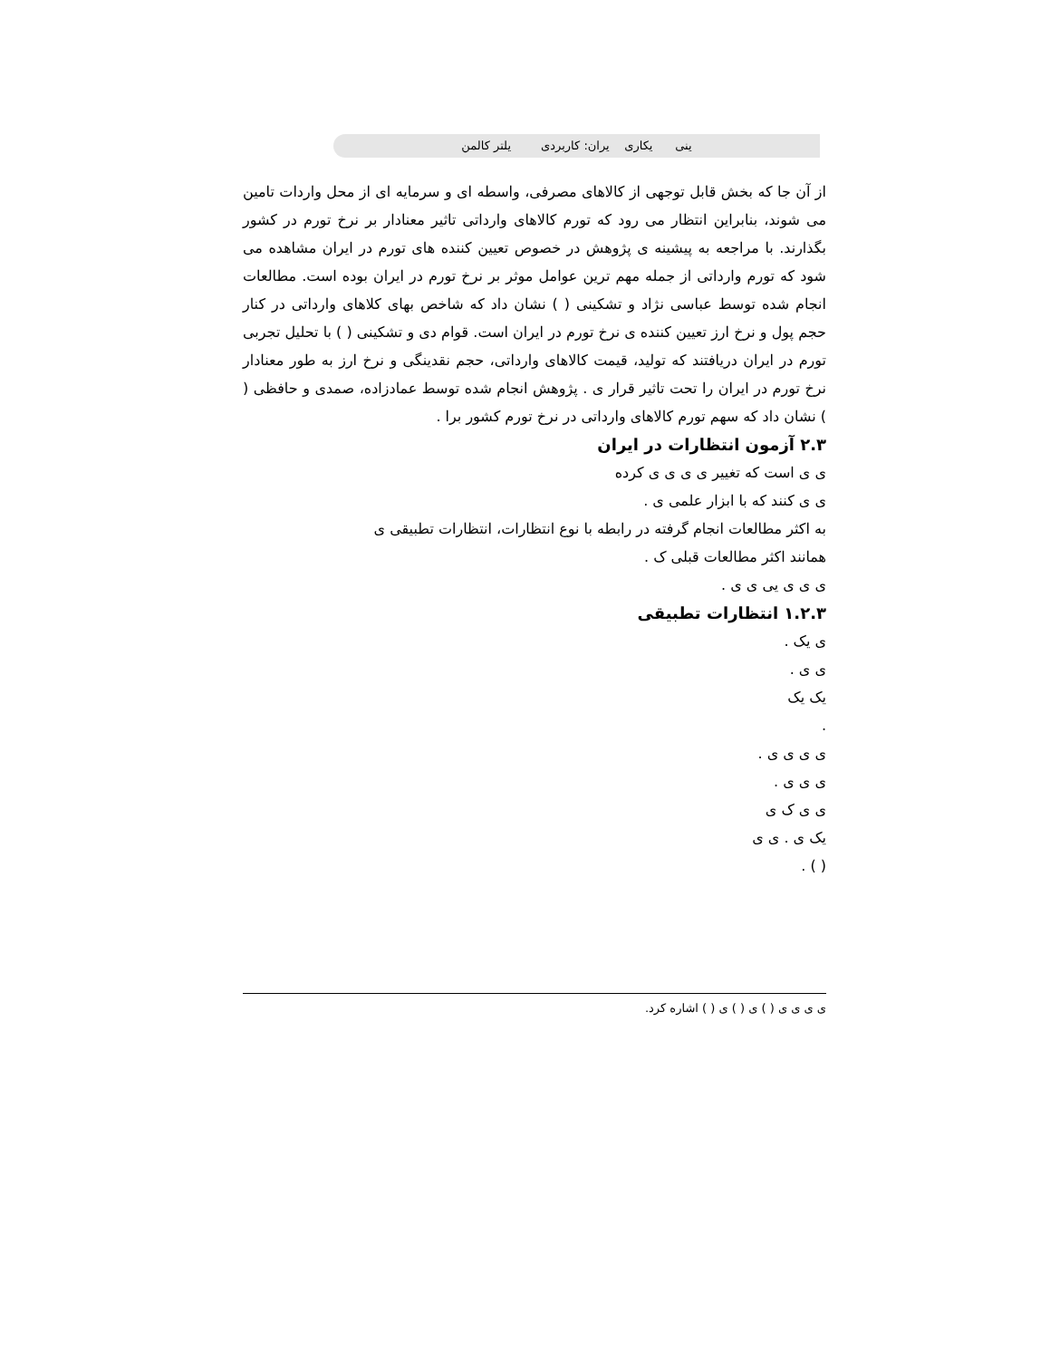ینی یکاری یران: کاربردی یلتر کالمن
از آن جا که بخش قابل توجهی از کالاهای مصرفی، واسطه ای و سرمایه ای از محل واردات تامین می شوند، بنابراین انتظار می رود که تورم کالاهای وارداتی تاثیر معنادار بر نرخ تورم در کشور بگذارند. با مراجعه به پیشینه ی پژوهش در خصوص تعیین کننده های تورم در ایران مشاهده می شود که تورم وارداتی از جمله مهم ترین عوامل موثر بر نرخ تورم در ایران بوده است. مطالعات انجام شده توسط عباسی نژاد و تشکینی ( ) نشان داد که شاخص بهای کلاهای وارداتی در کنار حجم پول و نرخ ارز تعیین کننده ی نرخ تورم در ایران است. قوام دی و تشکینی ( ) با تحلیل تجربی تورم در ایران دریافتند که تولید، قیمت کالاهای وارداتی، حجم نقدینگی و نرخ ارز به طور معنادار نرخ تورم در ایران را تحت تاثیر قرار ی . پژوهش انجام شده توسط عمادزاده، صمدی و حافظی ( ) نشان داد که سهم تورم کالاهای وارداتی در نرخ تورم کشور برا .
۲.۳ آزمون انتظارات در ایران
ی ی است که تغییر ی ی ی ی کرده
ی ی کنند که با ابزار علمی ی .
به اکثر مطالعات انجام گرفته در رابطه با نوع انتظارات، انتظارات تطبیقی ی
همانند اکثر مطالعات قبلی ک .
ی ی ی یی ی ی .
۱.۲.۳ انتظارات تطبیقی
ی یک .
ی ی .
یک یک
.
ی ی ی ی .
ی ی ی .
ی ی ک ی
یک ی . ی ی
( ) .
ی ی ی ی ( ) ی ( ) ی ( ) اشاره کرد.